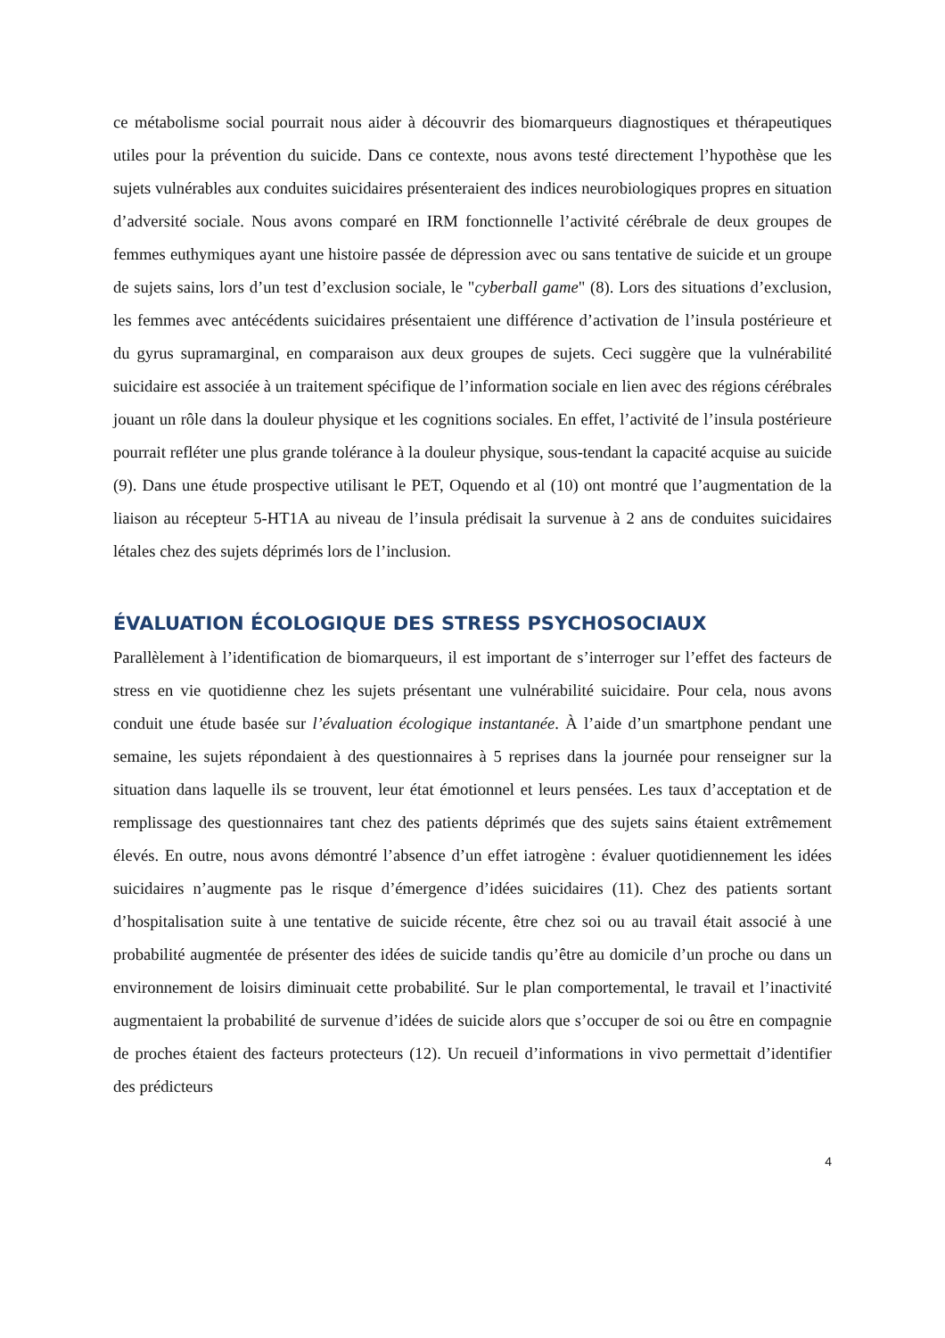ce métabolisme social pourrait nous aider à découvrir des biomarqueurs diagnostiques et thérapeutiques utiles pour la prévention du suicide. Dans ce contexte, nous avons testé directement l’hypothèse que les sujets vulnérables aux conduites suicidaires présenteraient des indices neurobiologiques propres en situation d’adversité sociale. Nous avons comparé en IRM fonctionnelle l’activité cérébrale de deux groupes de femmes euthymiques ayant une histoire passée de dépression avec ou sans tentative de suicide et un groupe de sujets sains, lors d’un test d’exclusion sociale, le "cyberball game" (8). Lors des situations d’exclusion, les femmes avec antécédents suicidaires présentaient une différence d’activation de l’insula postérieure et du gyrus supramarginal, en comparaison aux deux groupes de sujets. Ceci suggère que la vulnérabilité suicidaire est associée à un traitement spécifique de l’information sociale en lien avec des régions cérébrales jouant un rôle dans la douleur physique et les cognitions sociales. En effet, l’activité de l’insula postérieure pourrait refléter une plus grande tolérance à la douleur physique, sous-tendant la capacité acquise au suicide (9). Dans une étude prospective utilisant le PET, Oquendo et al (10) ont montré que l’augmentation de la liaison au récepteur 5-HT1A au niveau de l’insula prédisait la survenue à 2 ans de conduites suicidaires létales chez des sujets déprimés lors de l’inclusion.
ÉVALUATION ÉCOLOGIQUE DES STRESS PSYCHOSOCIAUX
Parallèlement à l’identification de biomarqueurs, il est important de s’interroger sur l’effet des facteurs de stress en vie quotidienne chez les sujets présentant une vulnérabilité suicidaire. Pour cela, nous avons conduit une étude basée sur l’évaluation écologique instantanée. À l’aide d’un smartphone pendant une semaine, les sujets répondaient à des questionnaires à 5 reprises dans la journée pour renseigner sur la situation dans laquelle ils se trouvent, leur état émotionnel et leurs pensées. Les taux d’acceptation et de remplissage des questionnaires tant chez des patients déprimés que des sujets sains étaient extrêmement élevés. En outre, nous avons démontré l’absence d’un effet iatrogène : évaluer quotidiennement les idées suicidaires n’augmente pas le risque d’émergence d’idées suicidaires (11). Chez des patients sortant d’hospitalisation suite à une tentative de suicide récente, être chez soi ou au travail était associé à une probabilité augmentée de présenter des idées de suicide tandis qu’être au domicile d’un proche ou dans un environnement de loisirs diminuait cette probabilité. Sur le plan comportemental, le travail et l’inactivité augmentaient la probabilité de survenue d’idées de suicide alors que s’occuper de soi ou être en compagnie de proches étaient des facteurs protecteurs (12). Un recueil d’informations in vivo permettait d’identifier des prédicteurs
4